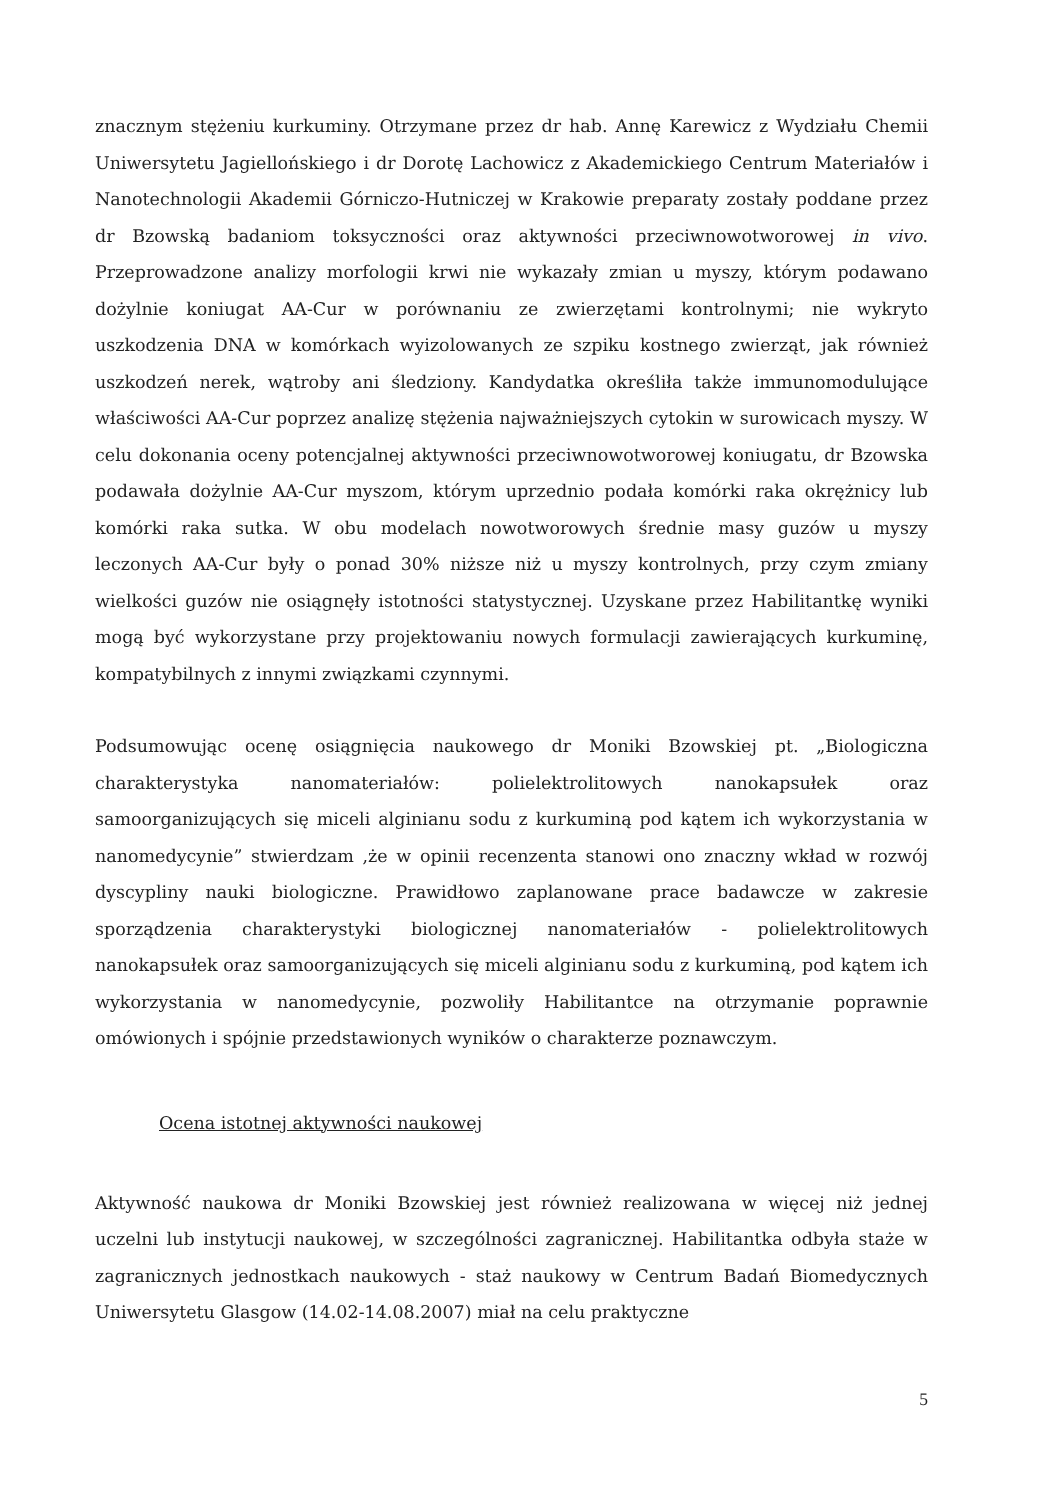znacznym stężeniu kurkuminy. Otrzymane przez dr hab. Annę Karewicz z Wydziału Chemii Uniwersytetu Jagiellońskiego i dr Dorotę Lachowicz z Akademickiego Centrum Materiałów i Nanotechnologii Akademii Górniczo-Hutniczej w Krakowie preparaty zostały poddane przez dr Bzowską badaniom toksyczności oraz aktywności przeciwnowotworowej in vivo. Przeprowadzone analizy morfologii krwi nie wykazały zmian u myszy, którym podawano dożylnie koniugat AA-Cur w porównaniu ze zwierzętami kontrolnymi; nie wykryto uszkodzenia DNA w komórkach wyizolowanych ze szpiku kostnego zwierząt, jak również uszkodzeń nerek, wątroby ani śledziony. Kandydatka określiła także immunomodulujące właściwości AA-Cur poprzez analizę stężenia najważniejszych cytokin w surowicach myszy. W celu dokonania oceny potencjalnej aktywności przeciwnowotworowej koniugatu, dr Bzowska podawała dożylnie AA-Cur myszom, którym uprzednio podała komórki raka okrężnicy lub komórki raka sutka. W obu modelach nowotworowych średnie masy guzów u myszy leczonych AA-Cur były o ponad 30% niższe niż u myszy kontrolnych, przy czym zmiany wielkości guzów nie osiągnęły istotności statystycznej. Uzyskane przez Habilitantkę wyniki mogą być wykorzystane przy projektowaniu nowych formulacji zawierających kurkuminę, kompatybilnych z innymi związkami czynnymi.
Podsumowując ocenę osiągnięcia naukowego dr Moniki Bzowskiej pt. „Biologiczna charakterystyka nanomateriałów: polielektrolitowych nanokapsułek oraz samoorganizujących się miceli alginianu sodu z kurkuminą pod kątem ich wykorzystania w nanomedycynie” stwierdzam ,że w opinii recenzenta stanowi ono znaczny wkład w rozwój dyscypliny nauki biologiczne. Prawidłowo zaplanowane prace badawcze w zakresie sporządzenia charakterystyki biologicznej nanomateriałów - polielektrolitowych nanokapsułek oraz samoorganizujących się miceli alginianu sodu z kurkuminą, pod kątem ich wykorzystania w nanomedycynie, pozwoliły Habilitantce na otrzymanie poprawnie omówionych i spójnie przedstawionych wyników o charakterze poznawczym.
Ocena istotnej aktywności naukowej
Aktywność naukowa dr Moniki Bzowskiej jest również realizowana w więcej niż jednej uczelni lub instytucji naukowej, w szczególności zagranicznej. Habilitantka odbyła staże w zagranicznych jednostkach naukowych - staż naukowy w Centrum Badań Biomedycznych Uniwersytetu Glasgow (14.02-14.08.2007) miał na celu praktyczne
5